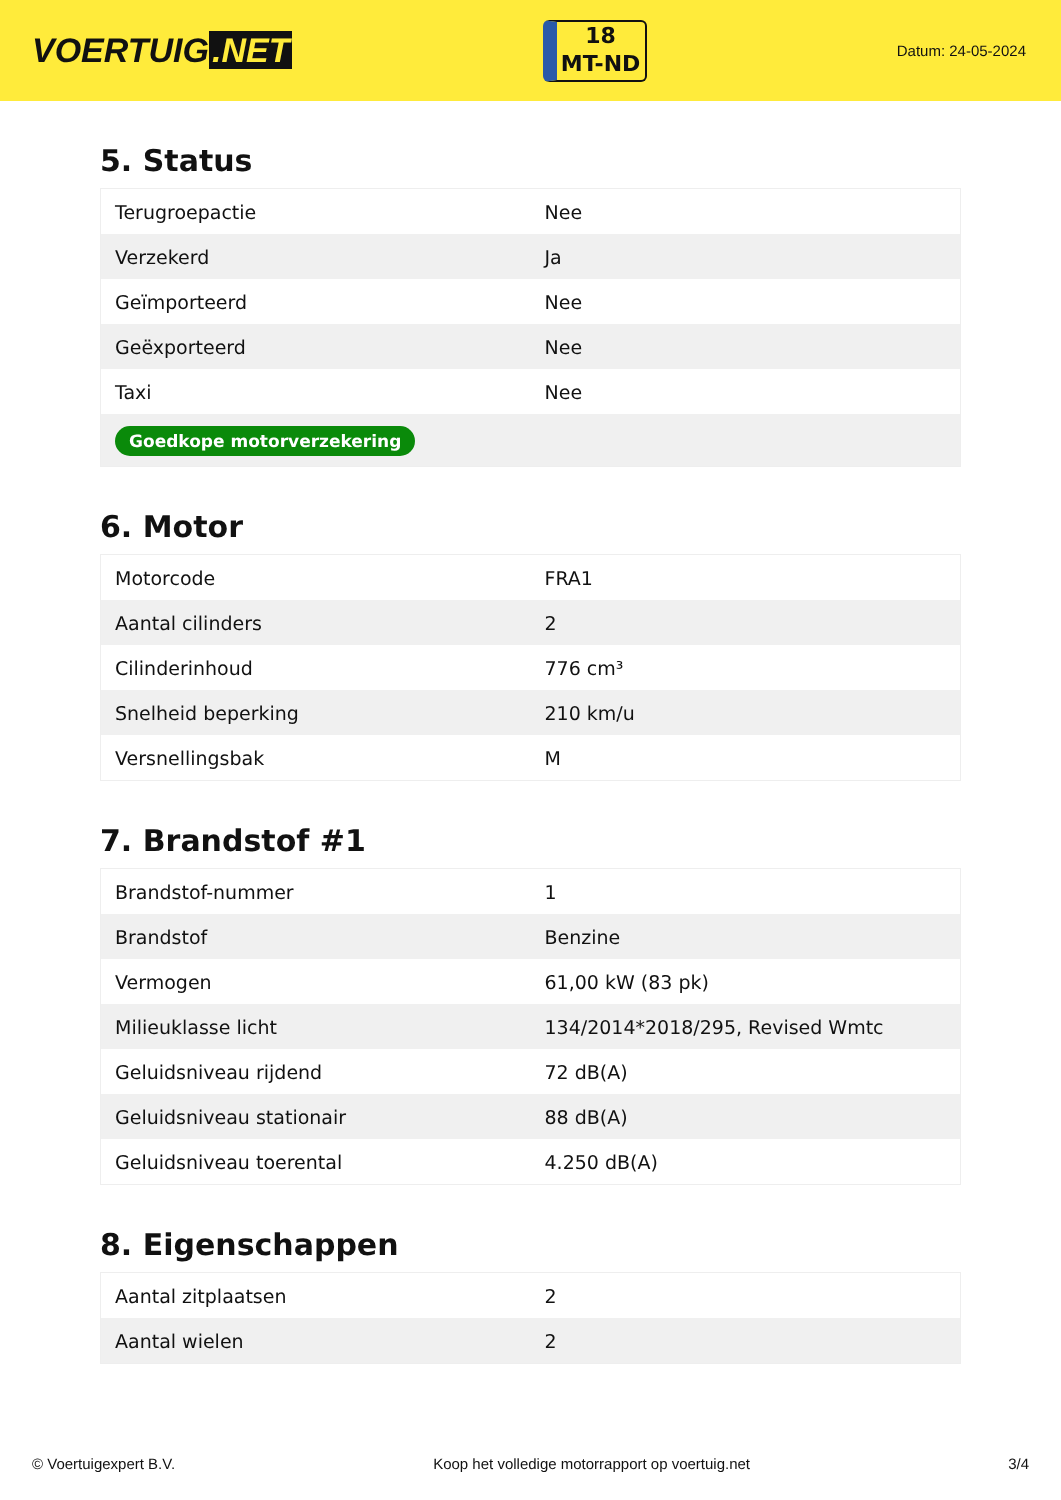VOERTUIG.NET
18
MT-ND
Datum: 24-05-2024
5. Status
| Terugroepactie | Nee |
| Verzekerd | Ja |
| Geïmporteerd | Nee |
| Geëxporteerd | Nee |
| Taxi | Nee |
| Goedkope motorverzekering | |
6. Motor
| Motorcode | FRA1 |
| Aantal cilinders | 2 |
| Cilinderinhoud | 776 cm³ |
| Snelheid beperking | 210 km/u |
| Versnellingsbak | M |
7. Brandstof #1
| Brandstof-nummer | 1 |
| Brandstof | Benzine |
| Vermogen | 61,00 kW (83 pk) |
| Milieuklasse licht | 134/2014*2018/295, Revised Wmtc |
| Geluidsniveau rijdend | 72 dB(A) |
| Geluidsniveau stationair | 88 dB(A) |
| Geluidsniveau toerental | 4.250 dB(A) |
8. Eigenschappen
| Aantal zitplaatsen | 2 |
| Aantal wielen | 2 |
© Voertuigexpert B.V. Koop het volledige motorrapport op voertuig.net 3/4